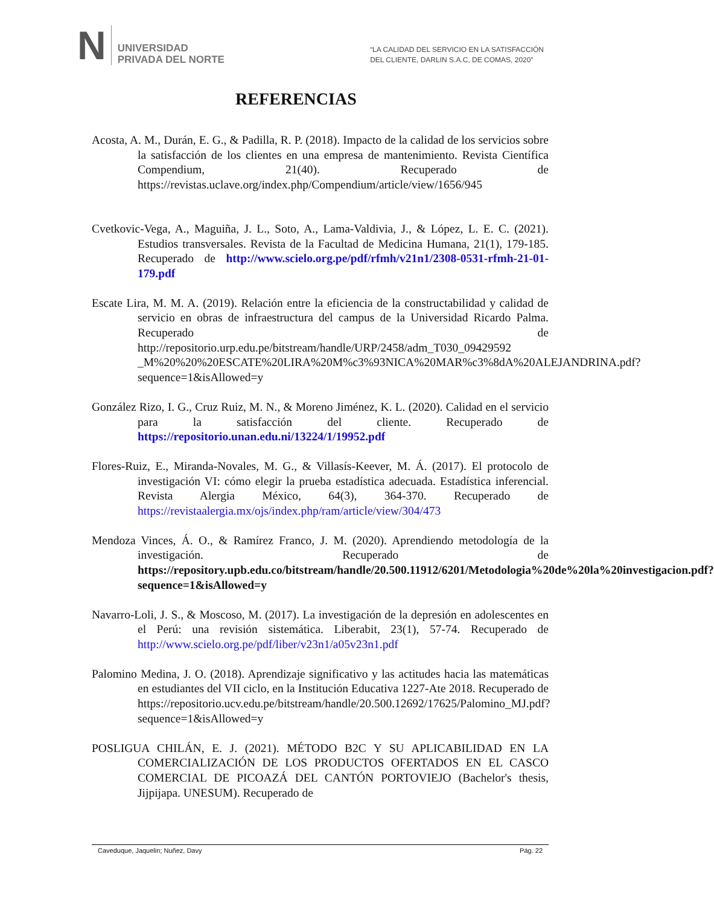N UNIVERSIDAD
PRIVADA DEL NORTE
“LA CALIDAD DEL SERVICIO EN LA SATISFACCIÓN
DEL CLIENTE, DARLIN S.A.C, DE COMAS, 2020”
REFERENCIAS
Acosta, A. M., Durán, E. G., & Padilla, R. P. (2018). Impacto de la calidad de los servicios sobre la satisfacción de los clientes en una empresa de mantenimiento. Revista Científica Compendium, 21(40). Recuperado de https://revistas.uclave.org/index.php/Compendium/article/view/1656/945
Cvetkovic-Vega, A., Maguiña, J. L., Soto, A., Lama-Valdivia, J., & López, L. E. C. (2021). Estudios transversales. Revista de la Facultad de Medicina Humana, 21(1), 179-185. Recuperado de http://www.scielo.org.pe/pdf/rfmh/v21n1/2308-0531-rfmh-21-01-179.pdf
Escate Lira, M. M. A. (2019). Relación entre la eficiencia de la constructabilidad y calidad de servicio en obras de infraestructura del campus de la Universidad Ricardo Palma. Recuperado de http://repositorio.urp.edu.pe/bitstream/handle/URP/2458/adm_T030_09429592 _M%20%20%20ESCATE%20LIRA%20M%c3%93NICA%20MAR%c3%8dA%20ALEJANDRINA.pdf?sequence=1&isAllowed=y
González Rizo, I. G., Cruz Ruiz, M. N., & Moreno Jiménez, K. L. (2020). Calidad en el servicio para la satisfacción del cliente. Recuperado de https://repositorio.unan.edu.ni/13224/1/19952.pdf
Flores-Ruiz, E., Miranda-Novales, M. G., & Villasís-Keever, M. Á. (2017). El protocolo de investigación VI: cómo elegir la prueba estadística adecuada. Estadística inferencial. Revista Alergia México, 64(3), 364-370. Recuperado de https://revistaalergia.mx/ojs/index.php/ram/article/view/304/473
Mendoza Vinces, Á. O., & Ramírez Franco, J. M. (2020). Aprendiendo metodología de la investigación. Recuperado de https://repository.upb.edu.co/bitstream/handle/20.500.11912/6201/Metodologia%20de%20la%20investigacion.pdf?sequence=1&isAllowed=y
Navarro-Loli, J. S., & Moscoso, M. (2017). La investigación de la depresión en adolescentes en el Perú: una revisión sistemática. Liberabit, 23(1), 57-74. Recuperado de http://www.scielo.org.pe/pdf/liber/v23n1/a05v23n1.pdf
Palomino Medina, J. O. (2018). Aprendizaje significativo y las actitudes hacia las matemáticas en estudiantes del VII ciclo, en la Institución Educativa 1227-Ate 2018. Recuperado de https://repositorio.ucv.edu.pe/bitstream/handle/20.500.12692/17625/Palomino_MJ.pdf?sequence=1&isAllowed=y
POSLIGUA CHILÁN, E. J. (2021). MÉTODO B2C Y SU APLICABILIDAD EN LA COMERCIALIZACIÓN DE LOS PRODUCTOS OFERTADOS EN EL CASCO COMERCIAL DE PICOAZÁ DEL CANTÓN PORTOVIEJO (Bachelor's thesis, Jijpijapa. UNESUM). Recuperado de
Caveduque, Jaquelin; Nuñez, Davy Pág. 22